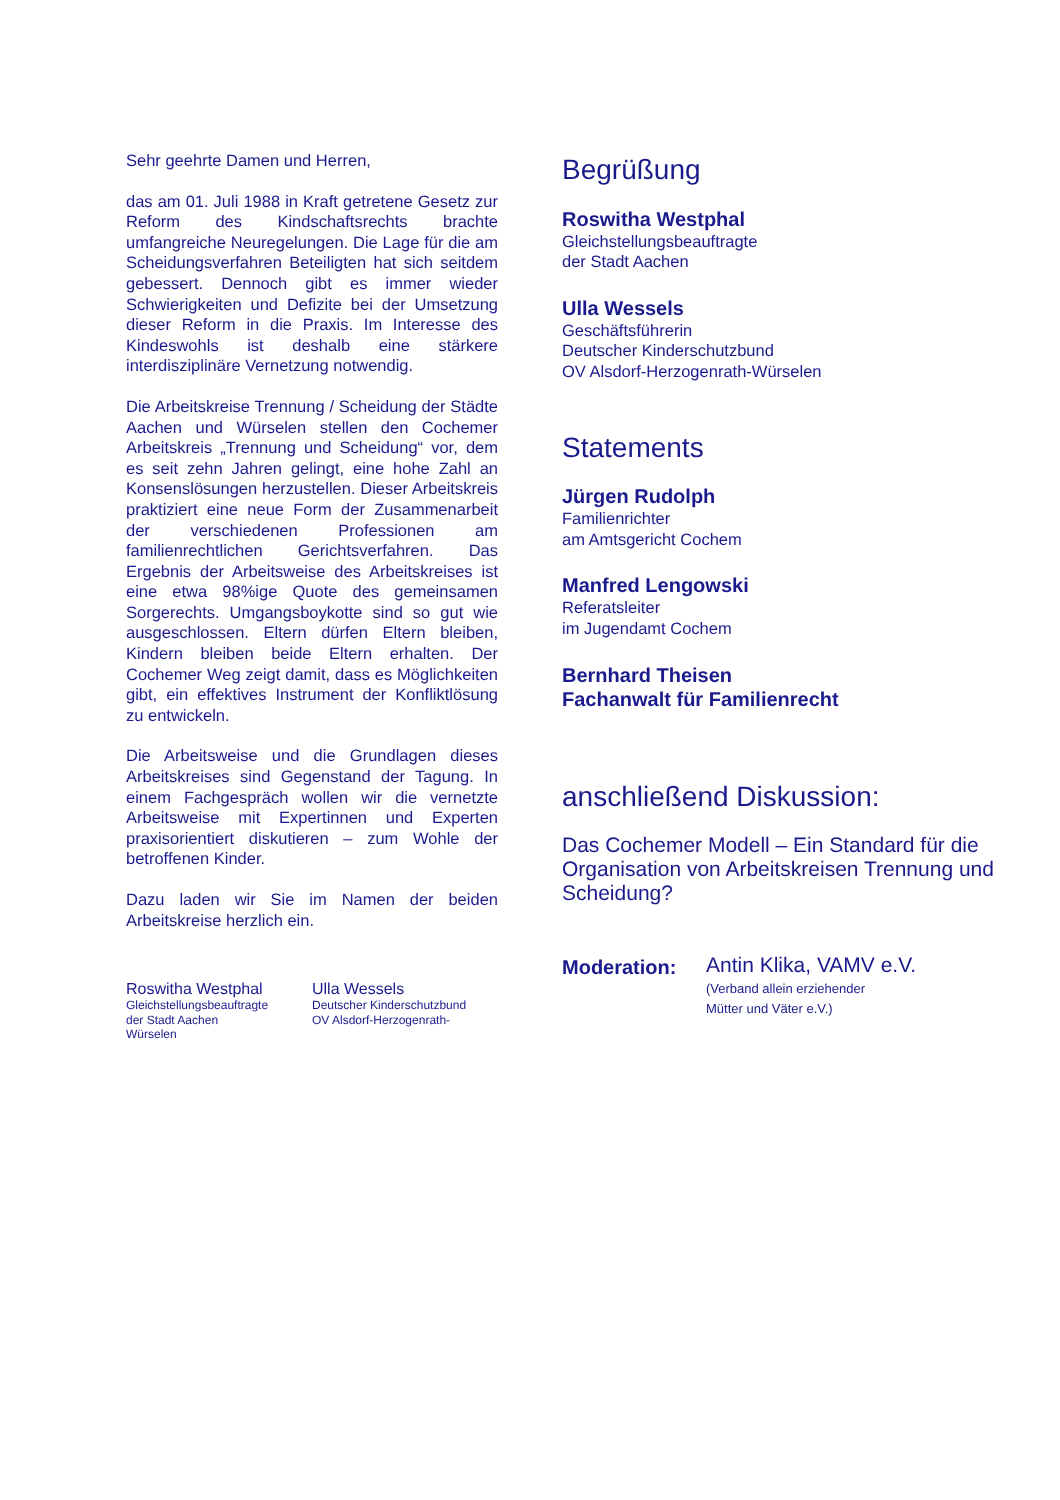Sehr geehrte Damen und Herren,
das am 01. Juli 1988 in Kraft getretene Gesetz zur Reform des Kindschaftsrechts brachte umfangreiche Neuregelungen. Die Lage für die am Scheidungsverfahren Beteiligten hat sich seitdem gebessert. Dennoch gibt es immer wieder Schwierigkeiten und Defizite bei der Umsetzung dieser Reform in die Praxis. Im Interesse des Kindeswohls ist deshalb eine stärkere interdisziplinäre Vernetzung notwendig.
Die Arbeitskreise Trennung / Scheidung der Städte Aachen und Würselen stellen den Cochemer Arbeitskreis „Trennung und Scheidung“ vor, dem es seit zehn Jahren gelingt, eine hohe Zahl an Konsenslösungen herzustellen. Dieser Arbeitskreis praktiziert eine neue Form der Zusammenarbeit der verschiedenen Professionen am familienrechtlichen Gerichtsverfahren. Das Ergebnis der Arbeitsweise des Arbeitskreises ist eine etwa 98%ige Quote des gemeinsamen Sorgerechts. Umgangsboykotte sind so gut wie ausgeschlossen. Eltern dürfen Eltern bleiben, Kindern bleiben beide Eltern erhalten. Der Cochemer Weg zeigt damit, dass es Möglichkeiten gibt, ein effektives Instrument der Konfliktlösung zu entwickeln.
Die Arbeitsweise und die Grundlagen dieses Arbeitskreises sind Gegenstand der Tagung. In einem Fachgespräch wollen wir die vernetzte Arbeitsweise mit Expertinnen und Experten praxisorientiert diskutieren – zum Wohle der betroffenen Kinder.
Dazu laden wir Sie im Namen der beiden Arbeitskreise herzlich ein.
Roswitha Westphal
Gleichstellungsbeauftragte
der Stadt Aachen
Würselen
Ulla Wessels
Deutscher Kinderschutzbund
OV Alsdorf-Herzogenrath-
Begrüßung
Roswitha Westphal
Gleichstellungsbeauftragte
der Stadt Aachen
Ulla Wessels
Geschäftsführerin
Deutscher Kinderschutzbund
OV Alsdorf-Herzogenrath-Würselen
Statements
Jürgen Rudolph
Familienrichter
am Amtsgericht Cochem
Manfred Lengowski
Referatsleiter
im Jugendamt Cochem
Bernhard Theisen
Fachanwalt für Familienrecht
anschließend Diskussion:
Das Cochemer Modell – Ein Standard für die Organisation von Arbeitskreisen Trennung und Scheidung?
Moderation:
Antin Klika, VAMV e.V.
(Verband allein erziehender
Mütter und Väter e.V.)